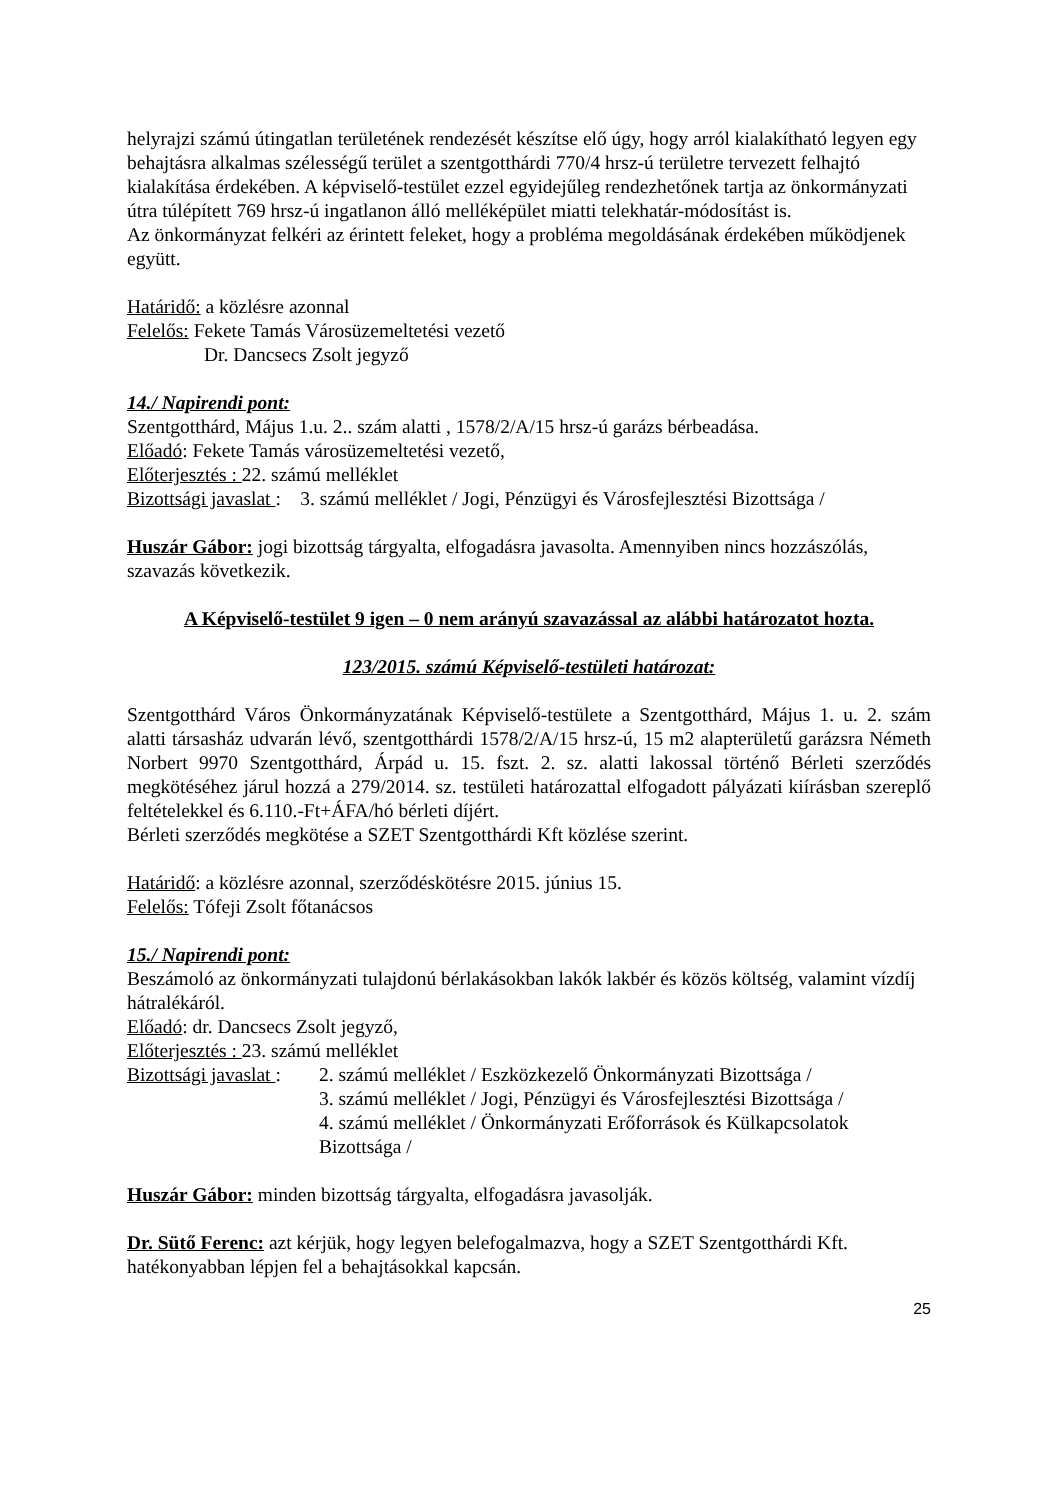helyrajzi számú útingatlan területének rendezését készítse elő úgy, hogy arról kialakítható legyen egy behajtásra alkalmas szélességű terület a szentgotthárdi 770/4 hrsz-ú területre tervezett felhajtó kialakítása érdekében. A képviselő-testület ezzel egyidejűleg rendezhetőnek tartja az önkormányzati útra túlépített 769 hrsz-ú ingatlanon álló melléképület miatti telekhatár-módosítást is.
Az önkormányzat felkéri az érintett feleket, hogy a probléma megoldásának érdekében működjenek együtt.
Határidő: a közlésre azonnal
Felelős: Fekete Tamás Városüzemeltetési vezető
Dr. Dancsecs Zsolt jegyző
14./ Napirendi pont:
Szentgotthárd, Május 1.u. 2.. szám alatti , 1578/2/A/15 hrsz-ú garázs bérbeadása.
Előadó: Fekete Tamás városüzemeltetési vezető,
Előterjesztés : 22. számú melléklet
Bizottsági javaslat : 3. számú melléklet / Jogi, Pénzügyi és Városfejlesztési Bizottsága /
Huszár Gábor: jogi bizottság tárgyalta, elfogadásra javasolta. Amennyiben nincs hozzászólás, szavazás következik.
A Képviselő-testület 9 igen – 0 nem arányú szavazással az alábbi határozatot hozta.
123/2015. számú Képviselő-testületi határozat:
Szentgotthárd Város Önkormányzatának Képviselő-testülete a Szentgotthárd, Május 1. u. 2. szám alatti társasház udvarán lévő, szentgotthárdi 1578/2/A/15 hrsz-ú, 15 m2 alapterületű garázsra Németh Norbert 9970 Szentgotthárd, Árpád u. 15. fszt. 2. sz. alatti lakossal történő Bérleti szerződés megkötéséhez járul hozzá a 279/2014. sz. testületi határozattal elfogadott pályázati kiírásban szereplő feltételekkel és 6.110.-Ft+ÁFA/hó bérleti díjért.
Bérleti szerződés megkötése a SZET Szentgotthárdi Kft közlése szerint.
Határidő: a közlésre azonnal, szerződéskötésre 2015. június 15.
Felelős: Tófeji Zsolt főtanácsos
15./ Napirendi pont:
Beszámoló az önkormányzati tulajdonú bérlakásokban lakók lakbér és közös költség, valamint vízdíj hátralékáról.
Előadó: dr. Dancsecs Zsolt jegyző,
Előterjesztés : 23. számú melléklet
Bizottsági javaslat :
2. számú melléklet / Eszközkezelő Önkormányzati Bizottsága /
3. számú melléklet / Jogi, Pénzügyi és Városfejlesztési Bizottsága /
4. számú melléklet / Önkormányzati Erőforrások és Külkapcsolatok Bizottsága /
Huszár Gábor: minden bizottság tárgyalta, elfogadásra javasolják.
Dr. Sütő Ferenc: azt kérjük, hogy legyen belefogalmazva, hogy a SZET Szentgotthárdi Kft. hatékonyabban lépjen fel a behajtásokkal kapcsán.
25